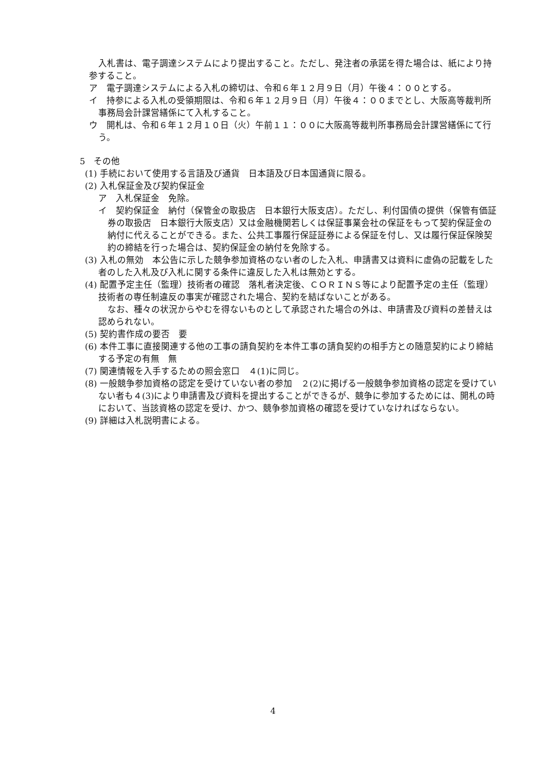入札書は、電子調達システムにより提出すること。ただし、発注者の承諾を得た場合は、紙により持参すること。
ア　電子調達システムによる入札の締切は、令和６年１２月９日（月）午後４：００とする。
イ　持参による入札の受領期限は、令和６年１２月９日（月）午後４：００までとし、大阪高等裁判所事務局会計課営繕係にて入札すること。
ウ　開札は、令和６年１２月１０日（火）午前１１：００に大阪高等裁判所事務局会計課営繕係にて行う。
5　その他
(1) 手続において使用する言語及び通貨　日本語及び日本国通貨に限る。
(2) 入札保証金及び契約保証金
ア　入札保証金　免除。
イ　契約保証金　納付（保管金の取扱店　日本銀行大阪支店）。ただし、利付国債の提供（保管有価証券の取扱店　日本銀行大阪支店）又は金融機関若しくは保証事業会社の保証をもって契約保証金の納付に代えることができる。また、公共工事履行保証証券による保証を付し、又は履行保証保険契約の締結を行った場合は、契約保証金の納付を免除する。
(3) 入札の無効　本公告に示した競争参加資格のない者のした入札、申請書又は資料に虚偽の記載をした者のした入札及び入札に関する条件に違反した入札は無効とする。
(4) 配置予定主任（監理）技術者の確認　落札者決定後、ＣＯＲＩＮＳ等により配置予定の主任（監理）技術者の専任制違反の事実が確認された場合、契約を結ばないことがある。
なお、種々の状況からやむを得ないものとして承認された場合の外は、申請書及び資料の差替えは認められない。
(5) 契約書作成の要否　要
(6) 本件工事に直接関連する他の工事の請負契約を本件工事の請負契約の相手方との随意契約により締結する予定の有無　無
(7) 関連情報を入手するための照会窓口　４(1)に同じ。
(8) 一般競争参加資格の認定を受けていない者の参加　２(2)に掲げる一般競争参加資格の認定を受けていない者も４(3)により申請書及び資料を提出することができるが、競争に参加するためには、開札の時において、当該資格の認定を受け、かつ、競争参加資格の確認を受けていなければならない。
(9) 詳細は入札説明書による。
4